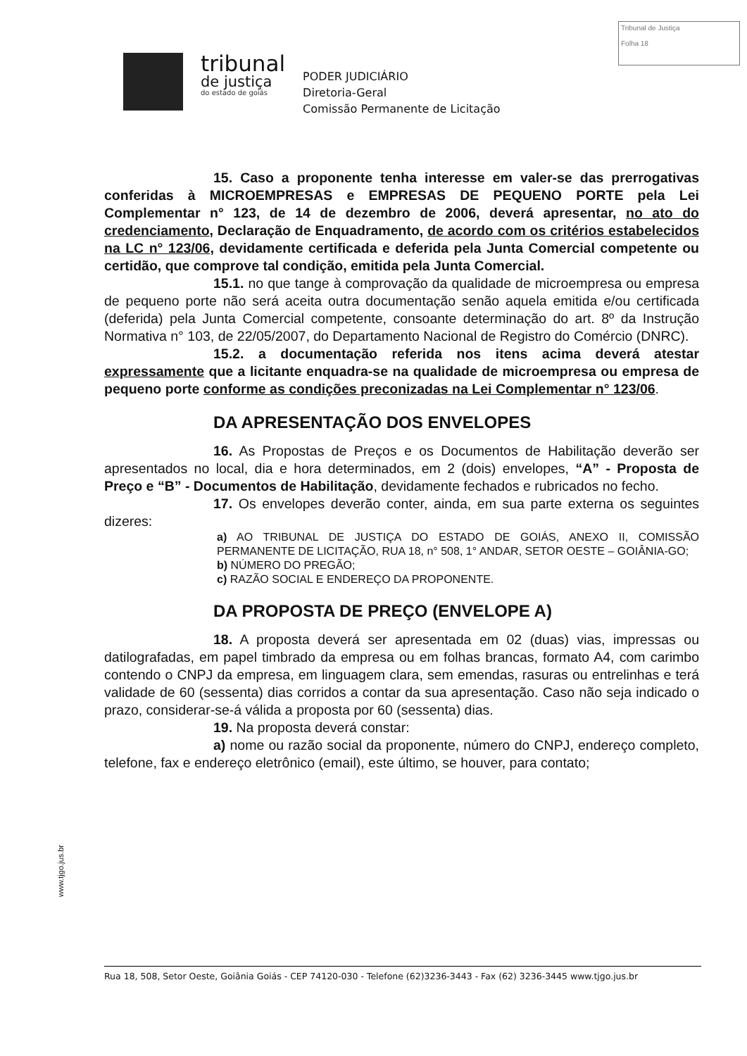Tribunal de Justiça
Folha 18
tribunal
de justiça
do estado de goiás
PODER JUDICIÁRIO
Diretoria-Geral
Comissão Permanente de Licitação
15. Caso a proponente tenha interesse em valer-se das prerrogativas conferidas à MICROEMPRESAS e EMPRESAS DE PEQUENO PORTE pela Lei Complementar n° 123, de 14 de dezembro de 2006, deverá apresentar, no ato do credenciamento, Declaração de Enquadramento, de acordo com os critérios estabelecidos na LC n° 123/06, devidamente certificada e deferida pela Junta Comercial competente ou certidão, que comprove tal condição, emitida pela Junta Comercial.
15.1. no que tange à comprovação da qualidade de microempresa ou empresa de pequeno porte não será aceita outra documentação senão aquela emitida e/ou certificada (deferida) pela Junta Comercial competente, consoante determinação do art. 8º da Instrução Normativa n° 103, de 22/05/2007, do Departamento Nacional de Registro do Comércio (DNRC).
15.2. a documentação referida nos itens acima deverá atestar expressamente que a licitante enquadra-se na qualidade de microempresa ou empresa de pequeno porte conforme as condições preconizadas na Lei Complementar n° 123/06.
DA APRESENTAÇÃO DOS ENVELOPES
16. As Propostas de Preços e os Documentos de Habilitação deverão ser apresentados no local, dia e hora determinados, em 2 (dois) envelopes, “A” - Proposta de Preço e “B” - Documentos de Habilitação, devidamente fechados e rubricados no fecho.
17. Os envelopes deverão conter, ainda, em sua parte externa os seguintes dizeres:
a) AO TRIBUNAL DE JUSTIÇA DO ESTADO DE GOIÁS, ANEXO II, COMISSÃO PERMANENTE DE LICITAÇÃO, RUA 18, n° 508, 1° ANDAR, SETOR OESTE – GOIÂNIA-GO;
b) NÚMERO DO PREGÃO;
c) RAZÃO SOCIAL E ENDEREÇO DA PROPONENTE.
DA PROPOSTA DE PREÇO (ENVELOPE A)
18. A proposta deverá ser apresentada em 02 (duas) vias, impressas ou datilografadas, em papel timbrado da empresa ou em folhas brancas, formato A4, com carimbo contendo o CNPJ da empresa, em linguagem clara, sem emendas, rasuras ou entrelinhas e terá validade de 60 (sessenta) dias corridos a contar da sua apresentação. Caso não seja indicado o prazo, considerar-se-á válida a proposta por 60 (sessenta) dias.
19. Na proposta deverá constar:
a) nome ou razão social da proponente, número do CNPJ, endereço completo, telefone, fax e endereço eletrônico (email), este último, se houver, para contato;
www.tjgo.jus.br
Rua 18, 508, Setor Oeste, Goiânia Goiás - CEP 74120-030 - Telefone (62)3236-3443 - Fax (62) 3236-3445 www.tjgo.jus.br